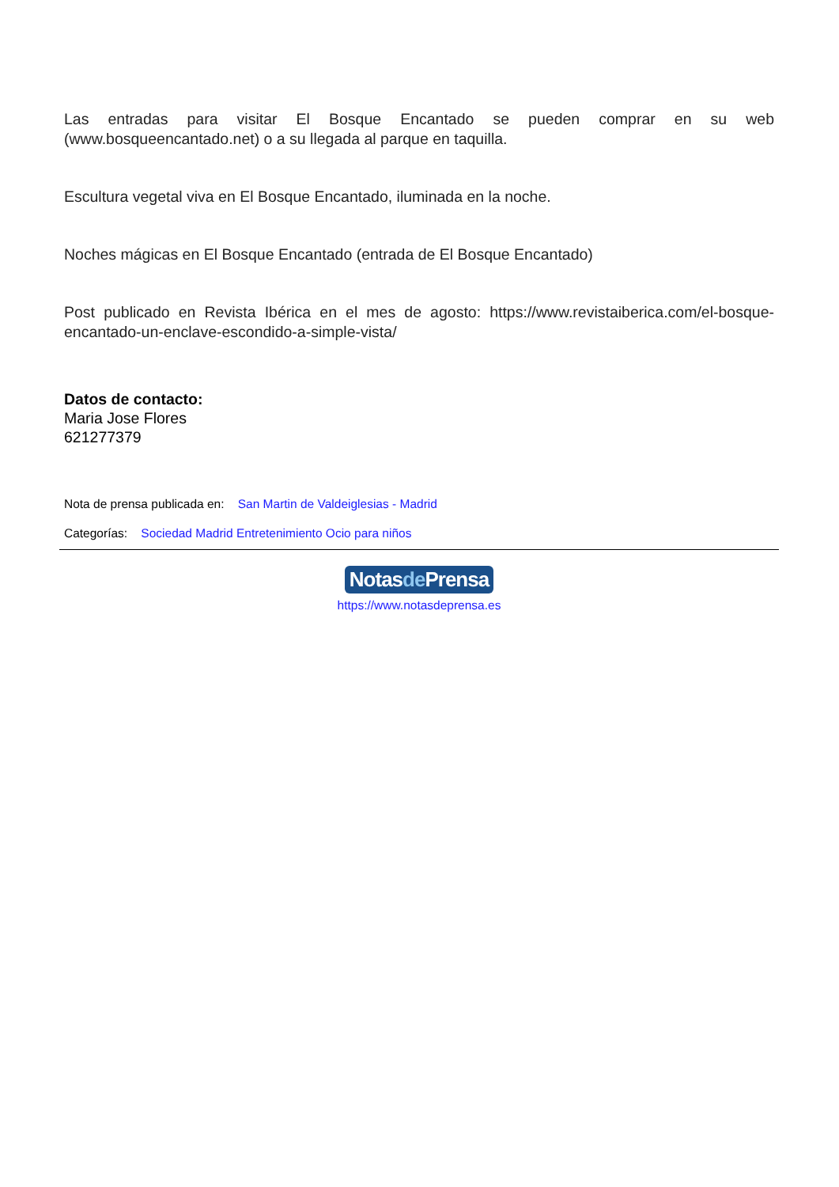Las entradas para visitar El Bosque Encantado se pueden comprar en su web (www.bosqueencantado.net) o a su llegada al parque en taquilla.
Escultura vegetal viva en El Bosque Encantado, iluminada en la noche.
Noches mágicas en El Bosque Encantado (entrada de El Bosque Encantado)
Post publicado en Revista Ibérica en el mes de agosto: https://www.revistaiberica.com/el-bosque-encantado-un-enclave-escondido-a-simple-vista/
Datos de contacto:
Maria Jose Flores
621277379
Nota de prensa publicada en: San Martin de Valdeiglesias - Madrid
Categorías: Sociedad Madrid Entretenimiento Ocio para niños
Notasde Prensa
https://www.notasdeprensa.es